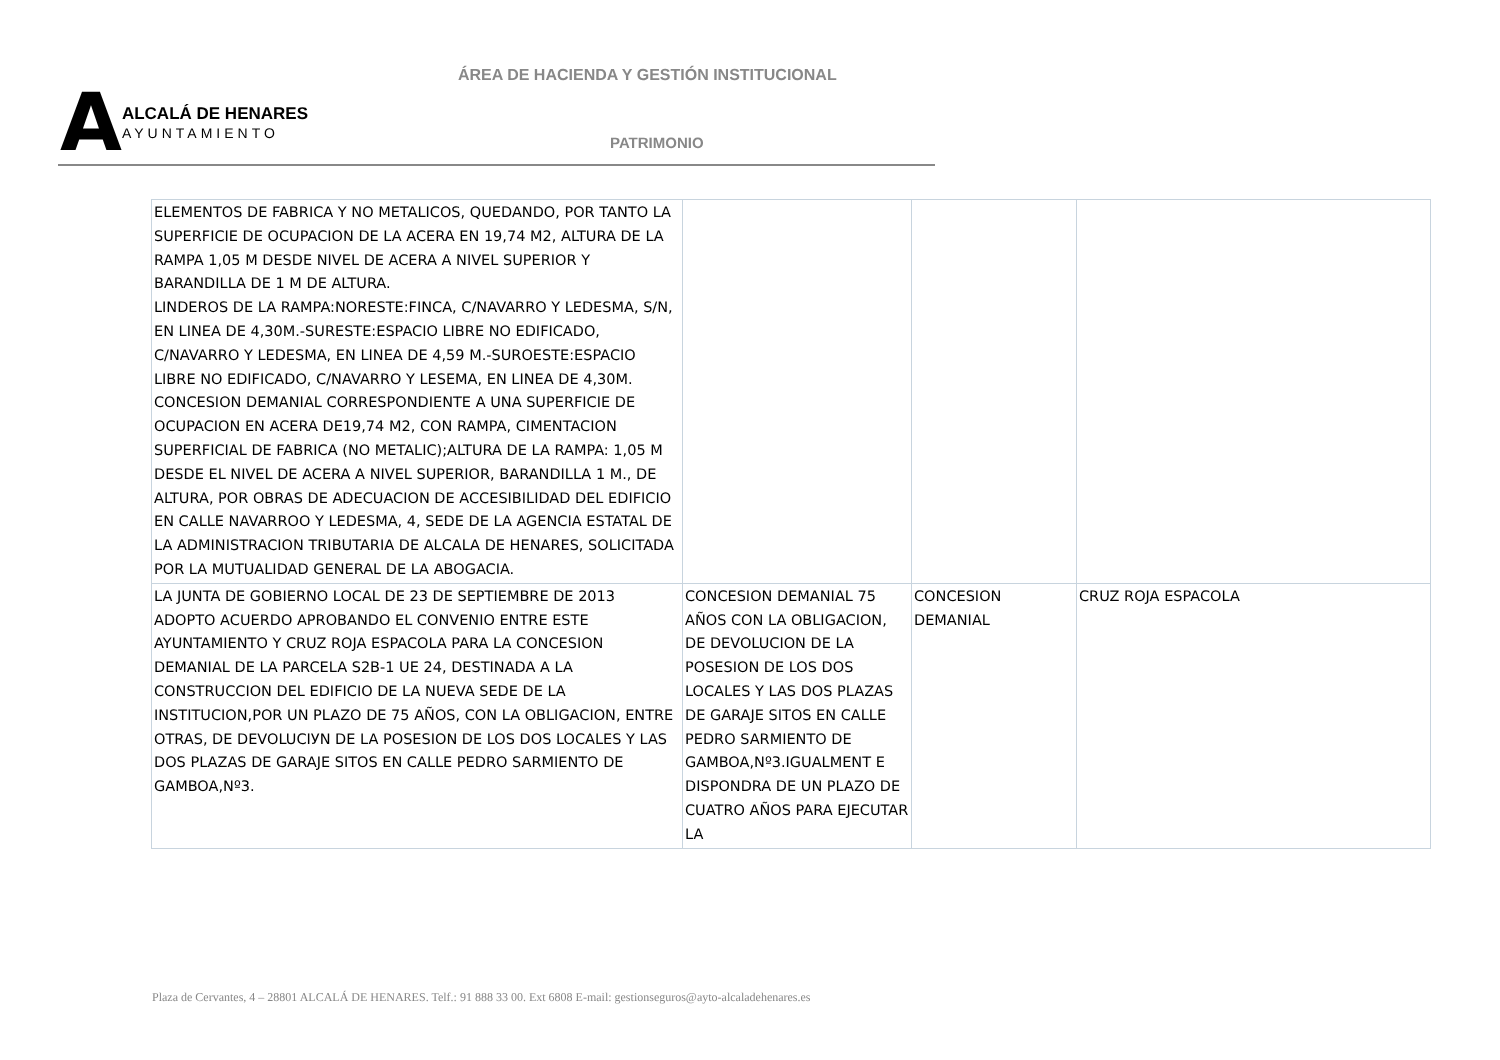ÁREA DE HACIENDA Y GESTIÓN INSTITUCIONAL
A
ALCALÁ DE HENARES
AYUNTAMIENTO
PATRIMONIO
| ELEMENTOS DE FABRICA Y NO METALICOS, QUEDANDO, POR TANTO LA SUPERFICIE DE OCUPACION DE LA ACERA EN 19,74 M2, ALTURA DE LA RAMPA 1,05 M DESDE NIVEL DE ACERA A NIVEL SUPERIOR Y BARANDILLA DE 1 M DE ALTURA. LINDEROS DE LA RAMPA:NORESTE:FINCA, C/NAVARRO Y LEDESMA, S/N, EN LINEA DE 4,30M.-SURESTE:ESPACIO LIBRE NO EDIFICADO, C/NAVARRO Y LEDESMA, EN LINEA DE 4,59 M.-SUROESTE:ESPACIO LIBRE NO EDIFICADO, C/NAVARRO Y LESEMA, EN LINEA DE 4,30M. CONCESION DEMANIAL CORRESPONDIENTE A UNA SUPERFICIE DE OCUPACION EN ACERA DE19,74 M2, CON RAMPA, CIMENTACION SUPERFICIAL DE FABRICA (NO METALIC);ALTURA DE LA RAMPA: 1,05 M DESDE EL NIVEL DE ACERA A NIVEL SUPERIOR, BARANDILLA 1 M., DE ALTURA, POR OBRAS DE ADECUACION DE ACCESIBILIDAD DEL EDIFICIO EN CALLE NAVARROO Y LEDESMA, 4, SEDE DE LA AGENCIA ESTATAL DE LA ADMINISTRACION TRIBUTARIA DE ALCALA DE HENARES, SOLICITADA POR LA MUTUALIDAD GENERAL DE LA ABOGACIA. | | | |
| LA JUNTA DE GOBIERNO LOCAL DE 23 DE SEPTIEMBRE DE 2013 ADOPTO ACUERDO APROBANDO EL CONVENIO ENTRE ESTE AYUNTAMIENTO Y CRUZ ROJA ESPACOLA PARA LA CONCESION DEMANIAL DE LA PARCELA S2B-1 UE 24, DESTINADA A LA CONSTRUCCION DEL EDIFICIO DE LA NUEVA SEDE DE LA INSTITUCION,POR UN PLAZO DE 75 AÑOS, CON LA OBLIGACION, ENTRE OTRAS, DE DEVOLUCIУN DE LA POSESION DE LOS DOS LOCALES Y LAS DOS PLAZAS DE GARAJE SITOS EN CALLE PEDRO SARMIENTO DE GAMBOA,Nº3. | CONCESION DEMANIAL 75 AÑOS CON LA OBLIGACION, DE DEVOLUCION DE LA POSESION DE LOS DOS LOCALES Y LAS DOS PLAZAS DE GARAJE SITOS EN CALLE PEDRO SARMIENTO DE GAMBOA,Nº3.IGUALMENT E DISPONDRA DE UN PLAZO DE CUATRO AÑOS PARA EJECUTAR LA | CONCESION DEMANIAL | CRUZ ROJA ESPACOLA |
Plaza de Cervantes, 4 – 28801 ALCALÁ DE HENARES. Telf.: 91 888 33 00. Ext 6808 E-mail: gestionseguros@ayto-alcaladehenares.es